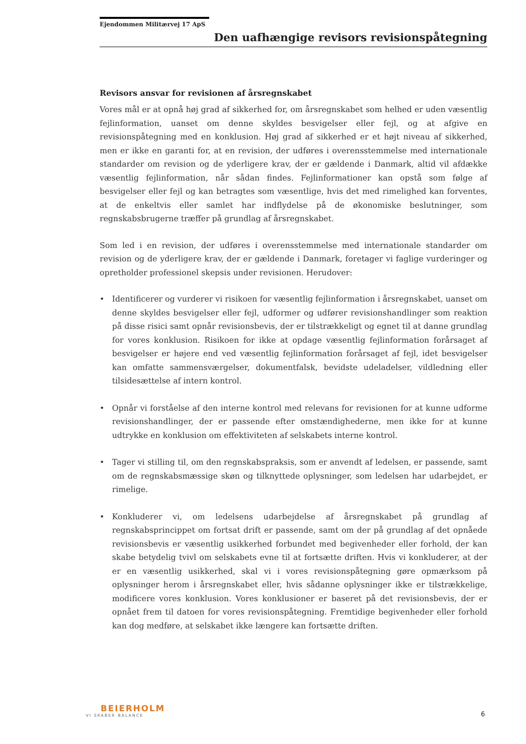Ejendommen Militærvej 17 ApS
Den uafhængige revisors revisionspåtegning
Revisors ansvar for revisionen af årsregnskabet
Vores mål er at opnå høj grad af sikkerhed for, om årsregnskabet som helhed er uden væsentlig fejlinformation, uanset om denne skyldes besvigelser eller fejl, og at afgive en revisionspåtegning med en konklusion. Høj grad af sikkerhed er et højt niveau af sikkerhed, men er ikke en garanti for, at en revision, der udføres i overensstemmelse med internationale standarder om revision og de yderligere krav, der er gældende i Danmark, altid vil afdække væsentlig fejlinformation, når sådan findes. Fejlinformationer kan opstå som følge af besvigelser eller fejl og kan betragtes som væsentlige, hvis det med rimelighed kan forventes, at de enkeltvis eller samlet har indflydelse på de økonomiske beslutninger, som regnskabsbrugerne træffer på grundlag af årsregnskabet.
Som led i en revision, der udføres i overensstemmelse med internationale standarder om revision og de yderligere krav, der er gældende i Danmark, foretager vi faglige vurderinger og opretholder professionel skepsis under revisionen. Herudover:
• Identificerer og vurderer vi risikoen for væsentlig fejlinformation i årsregnskabet, uanset om denne skyldes besvigelser eller fejl, udformer og udfører revisionshandlinger som reaktion på disse risici samt opnår revisionsbevis, der er tilstrækkeligt og egnet til at danne grundlag for vores konklusion. Risikoen for ikke at opdage væsentlig fejlinformation forårsaget af besvigelser er højere end ved væsentlig fejlinformation forårsaget af fejl, idet besvigelser kan omfatte sammensværgelser, dokumentfalsk, bevidste udeladelser, vildledning eller tilsidesættelse af intern kontrol.
• Opnår vi forståelse af den interne kontrol med relevans for revisionen for at kunne udforme revisionshandlinger, der er passende efter omstændighederne, men ikke for at kunne udtrykke en konklusion om effektiviteten af selskabets interne kontrol.
• Tager vi stilling til, om den regnskabspraksis, som er anvendt af ledelsen, er passende, samt om de regnskabsmæssige skøn og tilknyttede oplysninger, som ledelsen har udarbejdet, er rimelige.
• Konkluderer vi, om ledelsens udarbejdelse af årsregnskabet på grundlag af regnskabsprincippet om fortsat drift er passende, samt om der på grundlag af det opnåede revisionsbevis er væsentlig usikkerhed forbundet med begivenheder eller forhold, der kan skabe betydelig tvivl om selskabets evne til at fortsætte driften. Hvis vi konkluderer, at der er en væsentlig usikkerhed, skal vi i vores revisionspåtegning gøre opmærksom på oplysninger herom i årsregnskabet eller, hvis sådanne oplysninger ikke er tilstrækkelige, modificere vores konklusion. Vores konklusioner er baseret på det revisionsbevis, der er opnået frem til datoen for vores revisionspåtegning. Fremtidige begivenheder eller forhold kan dog medføre, at selskabet ikke længere kan fortsætte driften.
BEIERHOLM
VI SKABER BALANCE
6